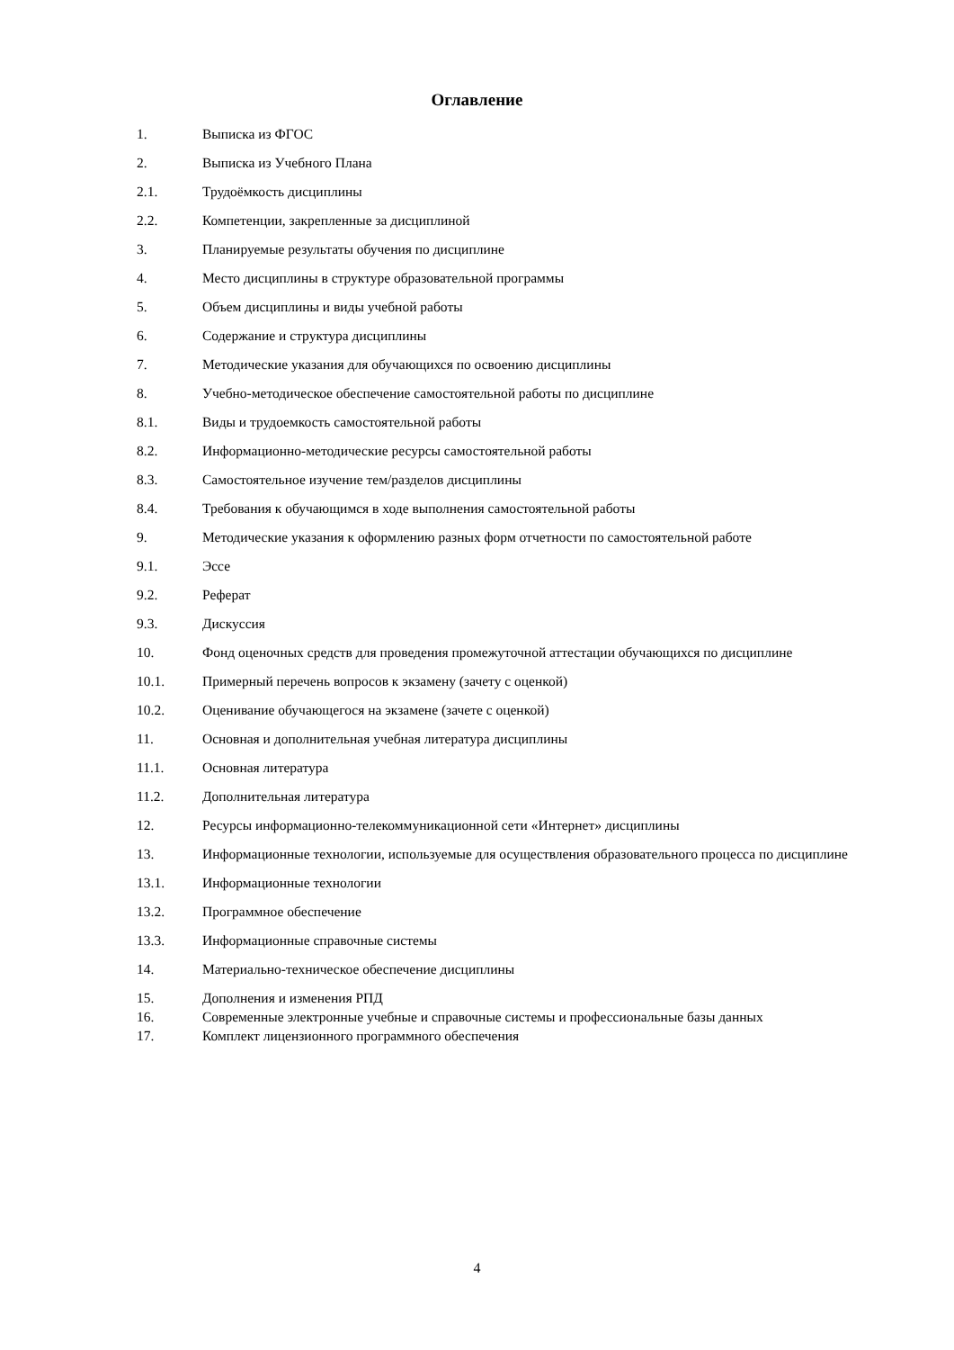Оглавление
1. Выписка из ФГОС
2. Выписка из Учебного Плана
2.1. Трудоёмкость дисциплины
2.2. Компетенции, закрепленные за дисциплиной
3. Планируемые результаты обучения по дисциплине
4. Место дисциплины в структуре образовательной программы
5. Объем дисциплины и виды учебной работы
6. Содержание и структура дисциплины
7. Методические указания для обучающихся по освоению дисциплины
8. Учебно-методическое обеспечение самостоятельной работы по дисциплине
8.1. Виды и трудоемкость самостоятельной работы
8.2. Информационно-методические ресурсы самостоятельной работы
8.3. Самостоятельное изучение тем/разделов дисциплины
8.4. Требования к обучающимся в ходе выполнения самостоятельной работы
9. Методические указания к оформлению разных форм отчетности по самостоятельной работе
9.1. Эссе
9.2. Реферат
9.3. Дискуссия
10. Фонд оценочных средств для проведения промежуточной аттестации обучающихся по дисциплине
10.1. Примерный перечень вопросов к экзамену (зачету с оценкой)
10.2. Оценивание обучающегося на экзамене (зачете с оценкой)
11. Основная и дополнительная учебная литература дисциплины
11.1. Основная литература
11.2. Дополнительная литература
12. Ресурсы информационно-телекоммуникационной сети «Интернет» дисциплины
13. Информационные технологии, используемые для осуществления образовательного процесса по дисциплине
13.1. Информационные технологии
13.2. Программное обеспечение
13.3. Информационные справочные системы
14. Материально-техническое обеспечение дисциплины
15. Дополнения и изменения РПД
16. Современные электронные учебные и справочные системы и профессиональные базы данных
17. Комплект лицензионного программного обеспечения
4